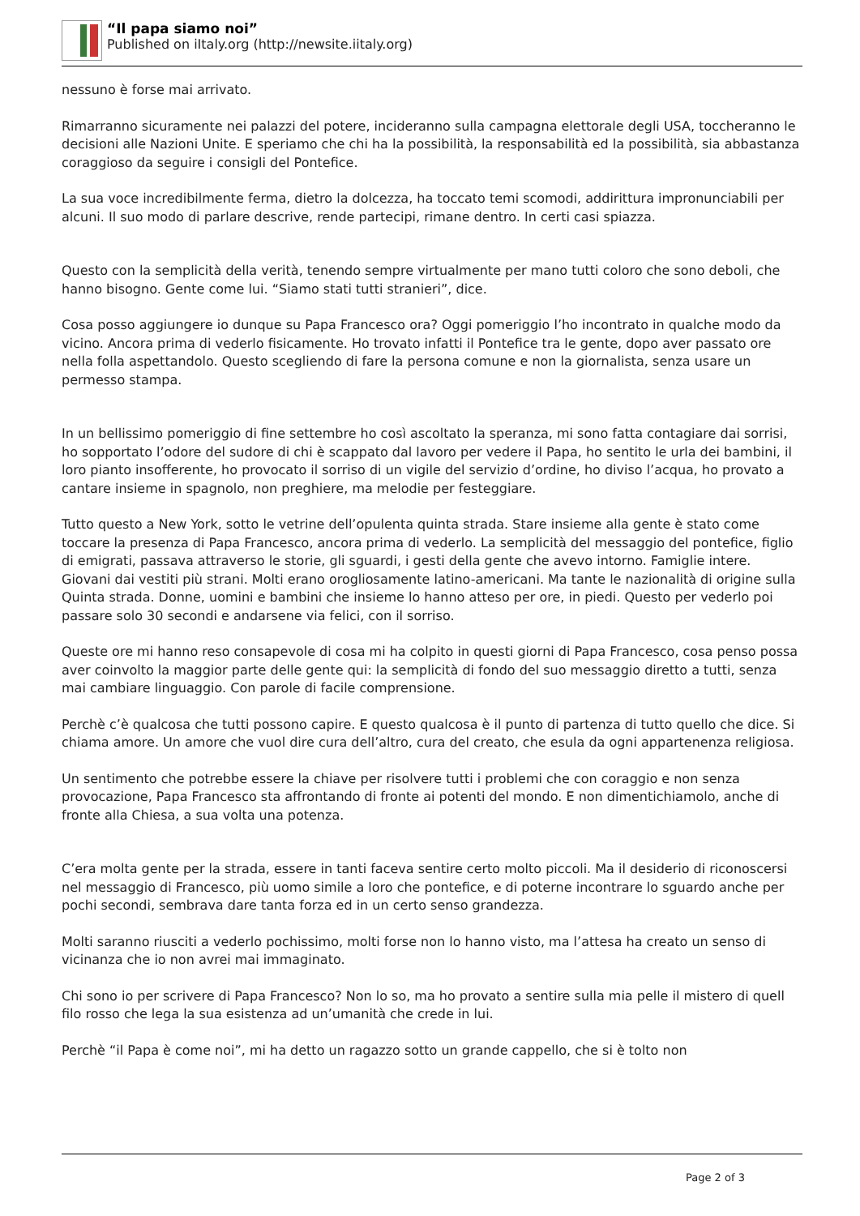“Il papa siamo noi”
Published on iItaly.org (http://newsite.iitaly.org)
nessuno è forse mai arrivato.
Rimarranno sicuramente nei palazzi del potere, incideranno sulla campagna elettorale degli USA, toccheranno le decisioni alle Nazioni Unite. E speriamo che chi ha la possibilità, la responsabilità ed la possibilità, sia abbastanza coraggioso da seguire i consigli del Pontefice.
La sua voce incredibilmente ferma, dietro la dolcezza, ha toccato temi scomodi, addirittura impronunciabili per alcuni. Il suo modo di parlare descrive, rende partecipi, rimane dentro. In certi casi spiazza.
Questo con la semplicità della verità, tenendo sempre virtualmente per mano tutti coloro che sono deboli, che hanno bisogno. Gente come lui. “Siamo stati tutti stranieri”, dice.
Cosa posso aggiungere io dunque su Papa Francesco ora? Oggi pomeriggio l’ho incontrato in qualche modo da vicino. Ancora prima di vederlo fisicamente. Ho trovato infatti il Pontefice tra le gente, dopo aver passato ore nella folla aspettandolo. Questo scegliendo di fare la persona comune e non la giornalista, senza usare un permesso stampa.
In un bellissimo pomeriggio di fine settembre ho così ascoltato la speranza, mi sono fatta contagiare dai sorrisi, ho sopportato l’odore del sudore di chi è scappato dal lavoro per vedere il Papa, ho sentito le urla dei bambini, il loro pianto insofferente, ho provocato il sorriso di un vigile del servizio d’ordine, ho diviso l’acqua, ho provato a cantare insieme in spagnolo, non preghiere, ma melodie per festeggiare.
Tutto questo a New York, sotto le vetrine dell’opulenta quinta strada. Stare insieme alla gente è stato come toccare la presenza di Papa Francesco, ancora prima di vederlo. La semplicità del messaggio del pontefice, figlio di emigrati, passava attraverso le storie, gli sguardi, i gesti della gente che avevo intorno. Famiglie intere. Giovani dai vestiti più strani. Molti erano orogliosamente latino-americani. Ma tante le nazionalità di origine sulla Quinta strada. Donne, uomini e bambini che insieme lo hanno atteso per ore, in piedi. Questo per vederlo poi passare solo 30 secondi e andarsene via felici, con il sorriso.
Queste ore mi hanno reso consapevole di cosa mi ha colpito in questi giorni di Papa Francesco, cosa penso possa aver coinvolto la maggior parte delle gente qui: la semplicità di fondo del suo messaggio diretto a tutti, senza mai cambiare linguaggio. Con parole di facile comprensione.
Perchè c’è qualcosa che tutti possono capire. E questo qualcosa è il punto di partenza di tutto quello che dice. Si chiama amore. Un amore che vuol dire cura dell’altro, cura del creato, che esula da ogni appartenenza religiosa.
Un sentimento che potrebbe essere la chiave per risolvere tutti i problemi che con coraggio e non senza provocazione, Papa Francesco sta affrontando di fronte ai potenti del mondo. E non dimentichiamolo, anche di fronte alla Chiesa, a sua volta una potenza.
C’era molta gente per la strada, essere in tanti faceva sentire certo molto piccoli. Ma il desiderio di riconoscersi nel messaggio di Francesco, più uomo simile a loro che pontefice, e di poterne incontrare lo sguardo anche per pochi secondi, sembrava dare tanta forza ed in un certo senso grandezza.
Molti saranno riusciti a vederlo pochissimo, molti forse non lo hanno visto, ma l’attesa ha creato un senso di vicinanza che io non avrei mai immaginato.
Chi sono io per scrivere di Papa Francesco? Non lo so, ma ho provato a sentire sulla mia pelle il mistero di quell filo rosso che lega la sua esistenza ad un’umanità che crede in lui.
Perchè “il Papa è come noi”, mi ha detto un ragazzo sotto un grande cappello, che si è tolto non
Page 2 of 3